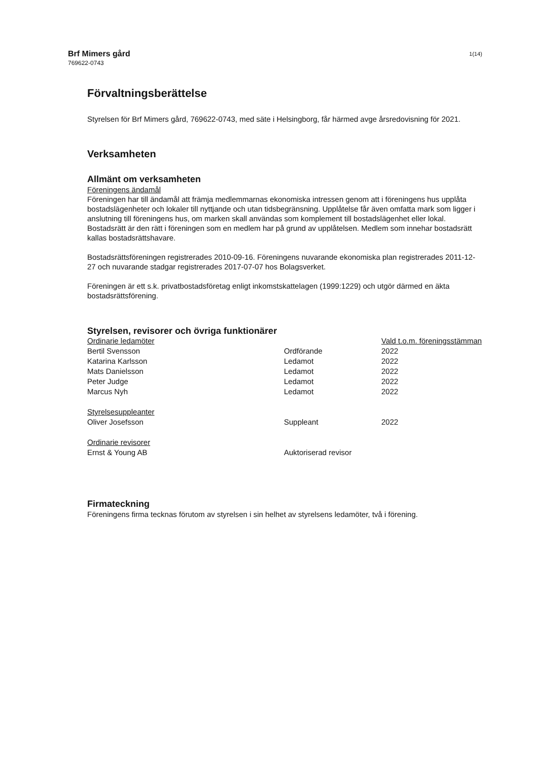Brf Mimers gård 1(14)
769622-0743
Förvaltningsberättelse
Styrelsen för Brf Mimers gård, 769622-0743, med säte i Helsingborg, får härmed avge årsredovisning för 2021.
Verksamheten
Allmänt om verksamheten
Föreningens ändamål
Föreningen har till ändamål att främja medlemmarnas ekonomiska intressen genom att i föreningens hus upplåta bostadslägenheter och lokaler till nyttjande och utan tidsbegränsning. Upplåtelse får även omfatta mark som ligger i anslutning till föreningens hus, om marken skall användas som komplement till bostadslägenhet eller lokal. Bostadsrätt är den rätt i föreningen som en medlem har på grund av upplåtelsen. Medlem som innehar bostadsrätt kallas bostadsrättshavare.
Bostadsrättsföreningen registrerades 2010-09-16. Föreningens nuvarande ekonomiska plan registrerades 2011-12-27 och nuvarande stadgar registrerades 2017-07-07 hos Bolagsverket.
Föreningen är ett s.k. privatbostadsföretag enligt inkomstskattelagen (1999:1229) och utgör därmed en äkta bostadsrättsförening.
Styrelsen, revisorer och övriga funktionärer
| Ordinarie ledamöter | | Vald t.o.m. föreningsstämman |
| Bertil Svensson | Ordförande | 2022 |
| Katarina Karlsson | Ledamot | 2022 |
| Mats Danielsson | Ledamot | 2022 |
| Peter Judge | Ledamot | 2022 |
| Marcus Nyh | Ledamot | 2022 |
| Styrelsesuppleanter | | |
| Oliver Josefsson | Suppleant | 2022 |
| Ordinarie revisorer | | |
| Ernst & Young AB | Auktoriserad revisor | |
Firmateckning
Föreningens firma tecknas förutom av styrelsen i sin helhet av styrelsens ledamöter, två i förening.